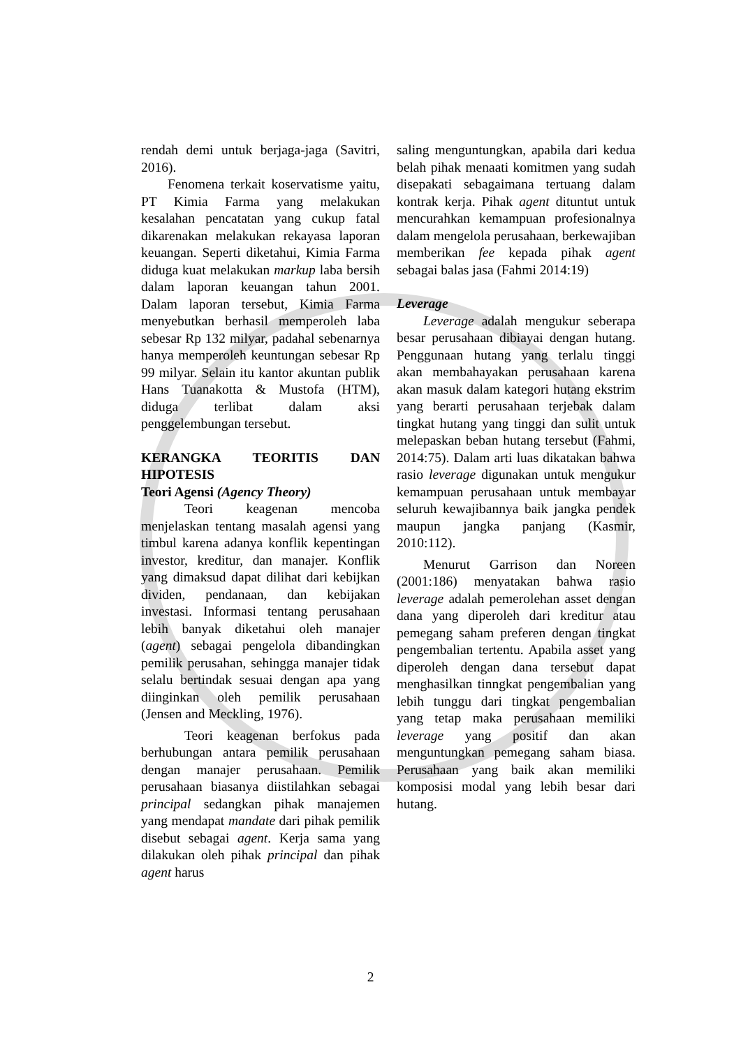rendah demi untuk berjaga-jaga (Savitri, 2016).
Fenomena terkait koservatisme yaitu, PT Kimia Farma yang melakukan kesalahan pencatatan yang cukup fatal dikarenakan melakukan rekayasa laporan keuangan. Seperti diketahui, Kimia Farma diduga kuat melakukan markup laba bersih dalam laporan keuangan tahun 2001. Dalam laporan tersebut, Kimia Farma menyebutkan berhasil memperoleh laba sebesar Rp 132 milyar, padahal sebenarnya hanya memperoleh keuntungan sebesar Rp 99 milyar. Selain itu kantor akuntan publik Hans Tuanakotta & Mustofa (HTM), diduga terlibat dalam aksi penggelembungan tersebut.
KERANGKA TEORITIS DAN HIPOTESIS
Teori Agensi (Agency Theory)
Teori keagenan mencoba menjelaskan tentang masalah agensi yang timbul karena adanya konflik kepentingan investor, kreditur, dan manajer. Konflik yang dimaksud dapat dilihat dari kebijkan dividen, pendanaan, dan kebijakan investasi. Informasi tentang perusahaan lebih banyak diketahui oleh manajer (agent) sebagai pengelola dibandingkan pemilik perusahan, sehingga manajer tidak selalu bertindak sesuai dengan apa yang diinginkan oleh pemilik perusahaan (Jensen and Meckling, 1976).
Teori keagenan berfokus pada berhubungan antara pemilik perusahaan dengan manajer perusahaan. Pemilik perusahaan biasanya diistilahkan sebagai principal sedangkan pihak manajemen yang mendapat mandate dari pihak pemilik disebut sebagai agent. Kerja sama yang dilakukan oleh pihak principal dan pihak agent harus
saling menguntungkan, apabila dari kedua belah pihak menaati komitmen yang sudah disepakati sebagaimana tertuang dalam kontrak kerja. Pihak agent dituntut untuk mencurahkan kemampuan profesionalnya dalam mengelola perusahaan, berkewajiban memberikan fee kepada pihak agent sebagai balas jasa (Fahmi 2014:19)
Leverage
Leverage adalah mengukur seberapa besar perusahaan dibiayai dengan hutang. Penggunaan hutang yang terlalu tinggi akan membahayakan perusahaan karena akan masuk dalam kategori hutang ekstrim yang berarti perusahaan terjebak dalam tingkat hutang yang tinggi dan sulit untuk melepaskan beban hutang tersebut (Fahmi, 2014:75). Dalam arti luas dikatakan bahwa rasio leverage digunakan untuk mengukur kemampuan perusahaan untuk membayar seluruh kewajibannya baik jangka pendek maupun jangka panjang (Kasmir, 2010:112).
Menurut Garrison dan Noreen (2001:186) menyatakan bahwa rasio leverage adalah pemerolehan asset dengan dana yang diperoleh dari kreditur atau pemegang saham preferen dengan tingkat pengembalian tertentu. Apabila asset yang diperoleh dengan dana tersebut dapat menghasilkan tinngkat pengembalian yang lebih tunggu dari tingkat pengembalian yang tetap maka perusahaan memiliki leverage yang positif dan akan menguntungkan pemegang saham biasa. Perusahaan yang baik akan memiliki komposisi modal yang lebih besar dari hutang.
2